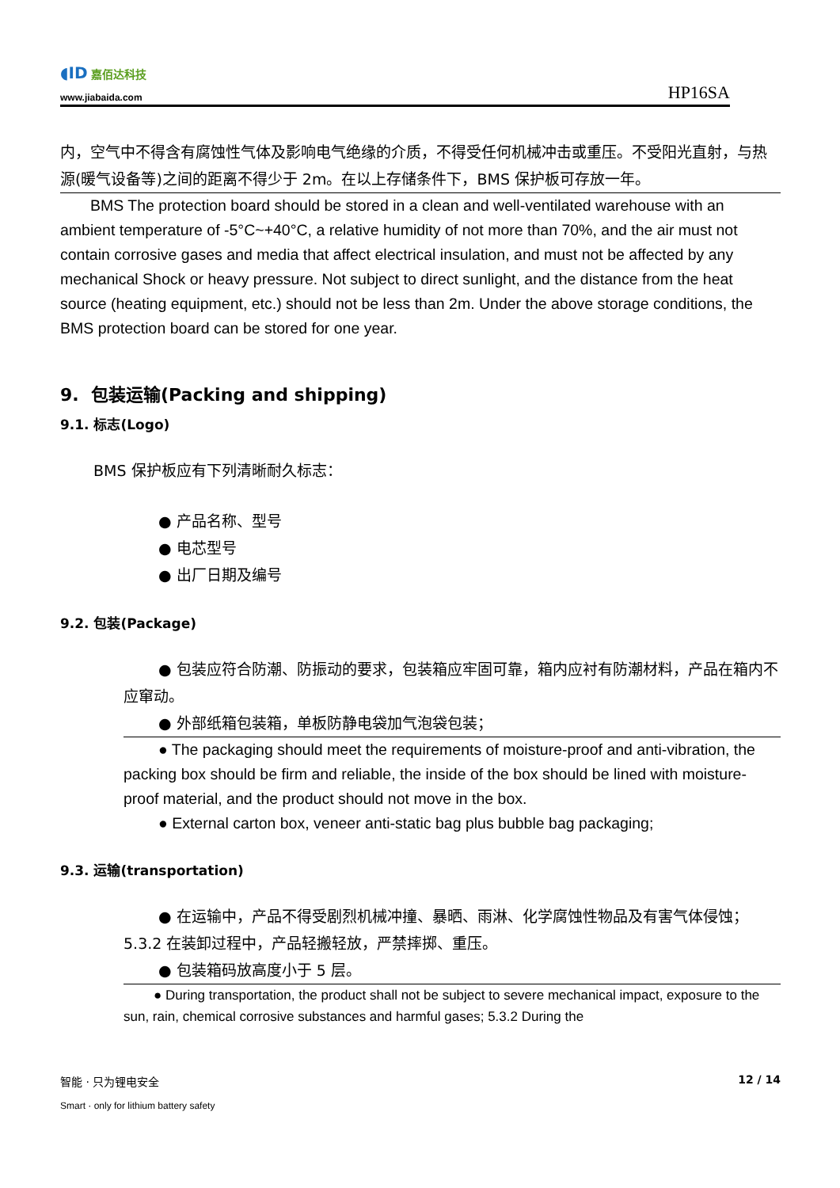◖ID 嘉佰达科技
www.jiabaida.com HP16SA
内，空气中不得含有腐蚀性气体及影响电气绝缘的介质，不得受任何机械冲击或重压。不受阳光直射，与热源(暖气设备等)之间的距离不得少于 2m。在以上存储条件下，BMS 保护板可存放一年。
BMS The protection board should be stored in a clean and well-ventilated warehouse with an ambient temperature of -5°C~+40°C, a relative humidity of not more than 70%, and the air must not contain corrosive gases and media that affect electrical insulation, and must not be affected by any mechanical Shock or heavy pressure. Not subject to direct sunlight, and the distance from the heat source (heating equipment, etc.) should not be less than 2m. Under the above storage conditions, the BMS protection board can be stored for one year.
9. 包装运输(Packing and shipping)
9.1. 标志(Logo)
BMS 保护板应有下列清晰耐久标志：
● 产品名称、型号
● 电芯型号
● 出厂日期及编号
9.2. 包装(Package)
● 包装应符合防潮、防振动的要求，包装箱应牢固可靠，箱内应衬有防潮材料，产品在箱内不应窜动。
● 外部纸箱包装箱，单板防静电袋加气泡袋包装；
● The packaging should meet the requirements of moisture-proof and anti-vibration, the packing box should be firm and reliable, the inside of the box should be lined with moisture-proof material, and the product should not move in the box.
● External carton box, veneer anti-static bag plus bubble bag packaging;
9.3. 运输(transportation)
● 在运输中，产品不得受剧烈机械冲撞、暴晒、雨淋、化学腐蚀性物品及有害气体侵蚀；5.3.2 在装卸过程中，产品轻搬轻放，严禁摔掷、重压。
● 包装箱码放高度小于 5 层。
● During transportation, the product shall not be subject to severe mechanical impact, exposure to the sun, rain, chemical corrosive substances and harmful gases; 5.3.2 During the
智能 · 只为锂电安全 12 / 14
Smart · only for lithium battery safety